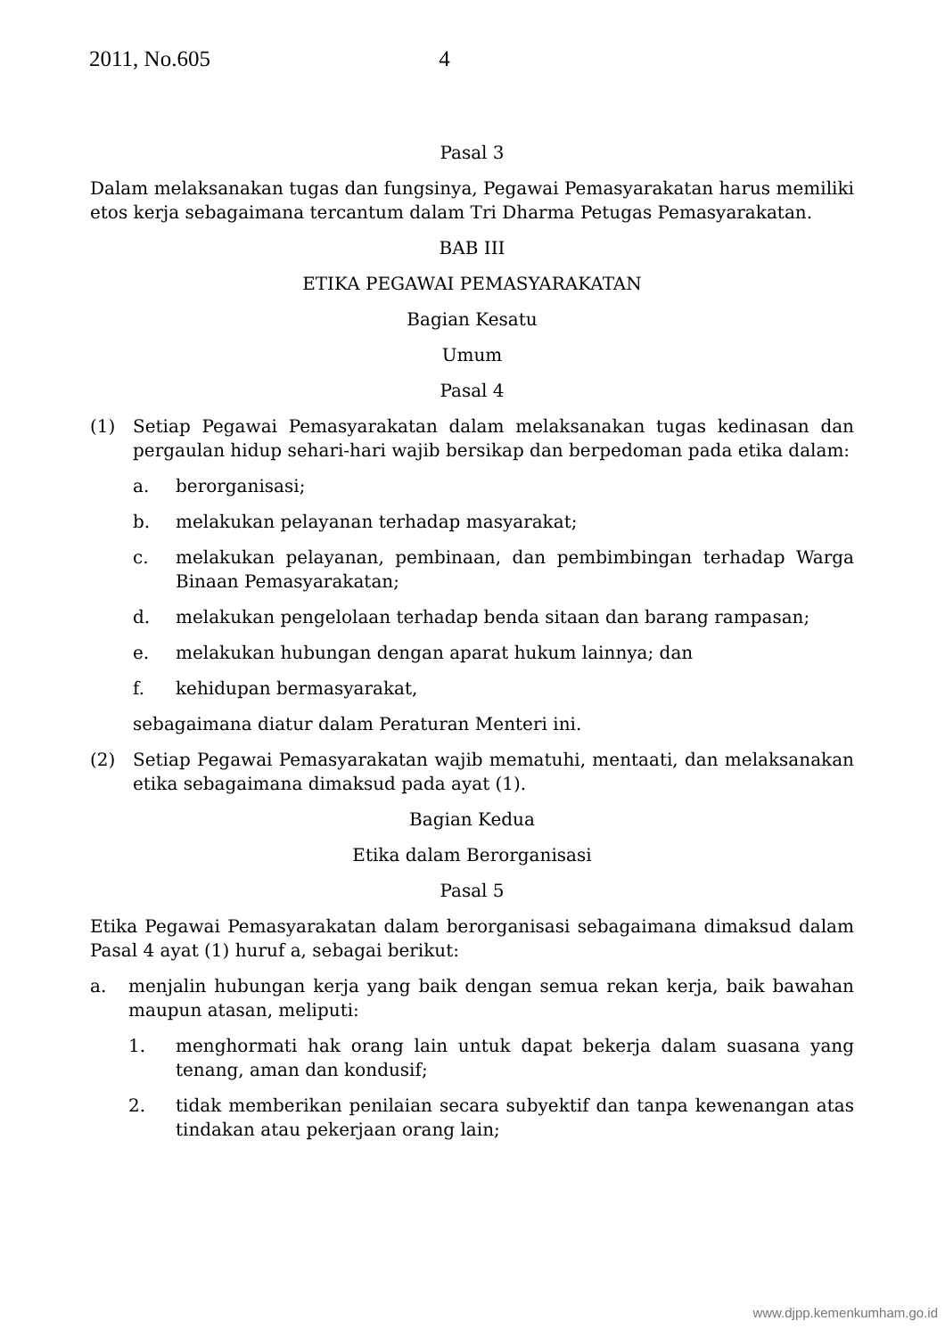2011, No.605 4
Pasal 3
Dalam melaksanakan tugas dan fungsinya, Pegawai Pemasyarakatan harus memiliki etos kerja sebagaimana tercantum dalam Tri Dharma Petugas Pemasyarakatan.
BAB III
ETIKA PEGAWAI PEMASYARAKATAN
Bagian Kesatu
Umum
Pasal 4
(1) Setiap Pegawai Pemasyarakatan dalam melaksanakan tugas kedinasan dan pergaulan hidup sehari-hari wajib bersikap dan berpedoman pada etika dalam:
a. berorganisasi;
b. melakukan pelayanan terhadap masyarakat;
c. melakukan pelayanan, pembinaan, dan pembimbingan terhadap Warga Binaan Pemasyarakatan;
d. melakukan pengelolaan terhadap benda sitaan dan barang rampasan;
e. melakukan hubungan dengan aparat hukum lainnya; dan
f. kehidupan bermasyarakat,
sebagaimana diatur dalam Peraturan Menteri ini.
(2) Setiap Pegawai Pemasyarakatan wajib mematuhi, mentaati, dan melaksanakan etika sebagaimana dimaksud pada ayat (1).
Bagian Kedua
Etika dalam Berorganisasi
Pasal 5
Etika Pegawai Pemasyarakatan dalam berorganisasi sebagaimana dimaksud dalam Pasal 4 ayat (1) huruf a, sebagai berikut:
a. menjalin hubungan kerja yang baik dengan semua rekan kerja, baik bawahan maupun atasan, meliputi:
1. menghormati hak orang lain untuk dapat bekerja dalam suasana yang tenang, aman dan kondusif;
2. tidak memberikan penilaian secara subyektif dan tanpa kewenangan atas tindakan atau pekerjaan orang lain;
www.djpp.kemenkumham.go.id